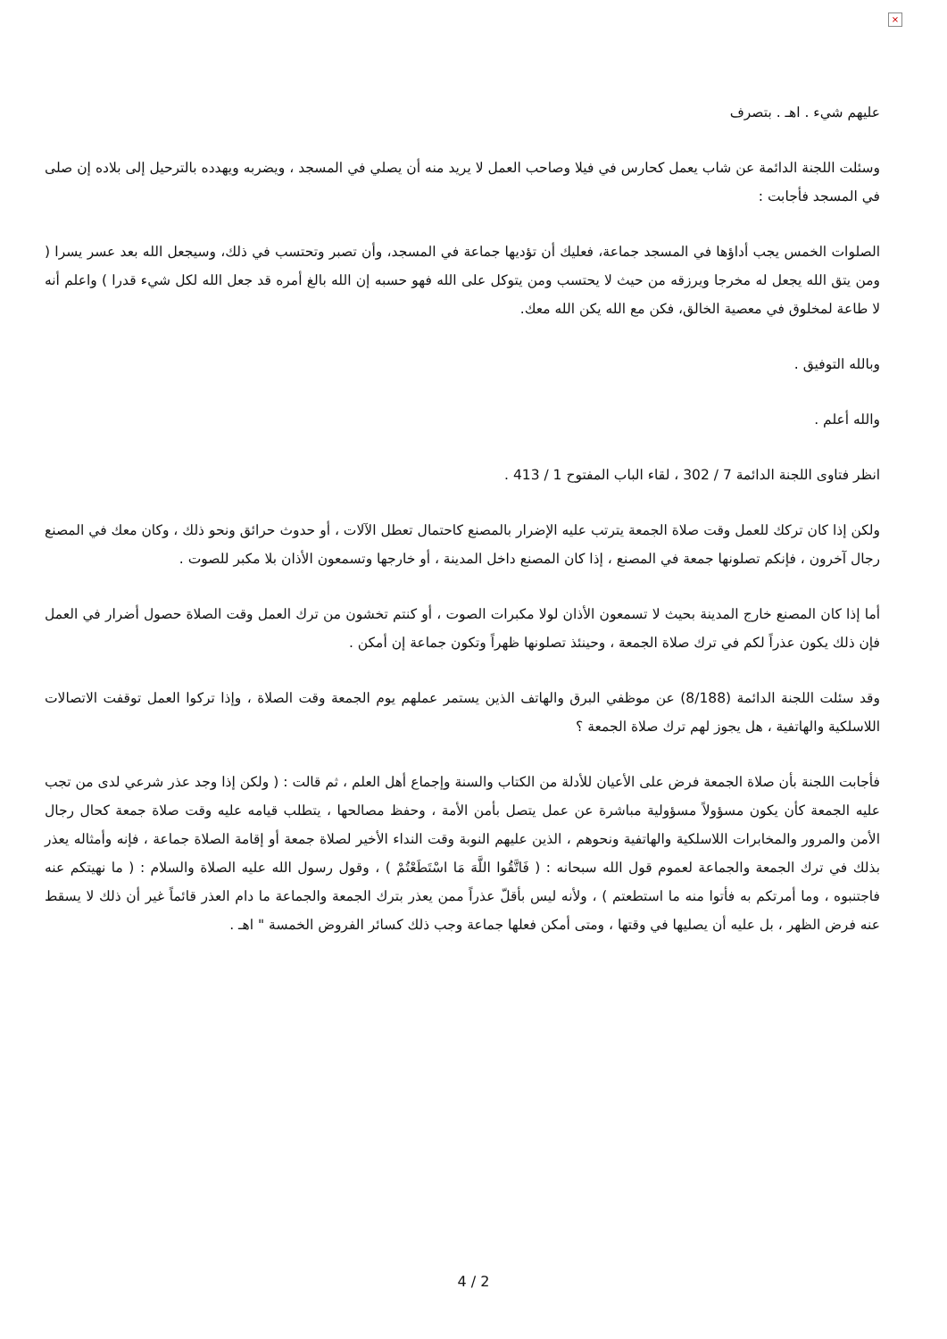×
عليهم شيء . اهـ . بتصرف
وسئلت اللجنة الدائمة عن شاب يعمل كحارس في فيلا وصاحب العمل لا يريد منه أن يصلي في المسجد ، ويضربه ويهدده بالترحيل إلى بلاده إن صلى في المسجد فأجابت :
الصلوات الخمس يجب أداؤها في المسجد جماعة، فعليك أن تؤديها جماعة في المسجد، وأن تصبر وتحتسب في ذلك، وسيجعل الله بعد عسر يسرا ( ومن يتق الله يجعل له مخرجا ويرزقه من حيث لا يحتسب ومن يتوكل على الله فهو حسبه إن الله بالغ أمره قد جعل الله لكل شيء قدرا ) واعلم أنه لا طاعة لمخلوق في معصية الخالق، فكن مع الله يكن الله معك.
وبالله التوفيق .
والله أعلم .
انظر فتاوى اللجنة الدائمة 7 / 302 ، لقاء الباب المفتوح 1 / 413 .
ولكن إذا كان تركك للعمل وقت صلاة الجمعة يترتب عليه الإضرار بالمصنع كاحتمال تعطل الآلات ، أو حدوث حرائق ونحو ذلك ، وكان معك في المصنع رجال آخرون ، فإنكم تصلونها جمعة في المصنع ، إذا كان المصنع داخل المدينة ، أو خارجها وتسمعون الأذان بلا مكبر للصوت .
أما إذا كان المصنع خارج المدينة بحيث لا تسمعون الأذان لولا مكبرات الصوت ، أو كنتم تخشون من ترك العمل وقت الصلاة حصول أضرار في العمل فإن ذلك يكون عذراً لكم في ترك صلاة الجمعة ، وحينئذ تصلونها ظهراً وتكون جماعة إن أمكن .
وقد سئلت اللجنة الدائمة (8/188) عن موظفي البرق والهاتف الذين يستمر عملهم يوم الجمعة وقت الصلاة ، وإذا تركوا العمل توقفت الاتصالات اللاسلكية والهاتفية ، هل يجوز لهم ترك صلاة الجمعة ؟
فأجابت اللجنة بأن صلاة الجمعة فرض على الأعيان للأدلة من الكتاب والسنة وإجماع أهل العلم ، ثم قالت : ( ولكن إذا وجد عذر شرعي لدى من تجب عليه الجمعة كأن يكون مسؤولاً مسؤولية مباشرة عن عمل يتصل بأمن الأمة ، وحفظ مصالحها ، يتطلب قيامه عليه وقت صلاة جمعة كحال رجال الأمن والمرور والمخابرات اللاسلكية والهاتفية ونحوهم ، الذين عليهم النوبة وقت النداء الأخير لصلاة جمعة أو إقامة الصلاة جماعة ، فإنه وأمثاله يعذر بذلك في ترك الجمعة والجماعة لعموم قول الله سبحانه : ( فَاتَّقُوا اللَّهَ مَا اسْتَطَعْتُمْ ) ، وقول رسول الله عليه الصلاة والسلام : ( ما نهيتكم عنه فاجتنبوه ، وما أمرتكم به فأتوا منه ما استطعتم ) ، ولأنه ليس بأقلّ عذراً ممن يعذر بترك الجمعة والجماعة ما دام العذر قائماً غير أن ذلك لا يسقط عنه فرض الظهر ، بل عليه أن يصليها في وقتها ، ومتى أمكن فعلها جماعة وجب ذلك كسائر الفروض الخمسة " اهـ .
4 / 2